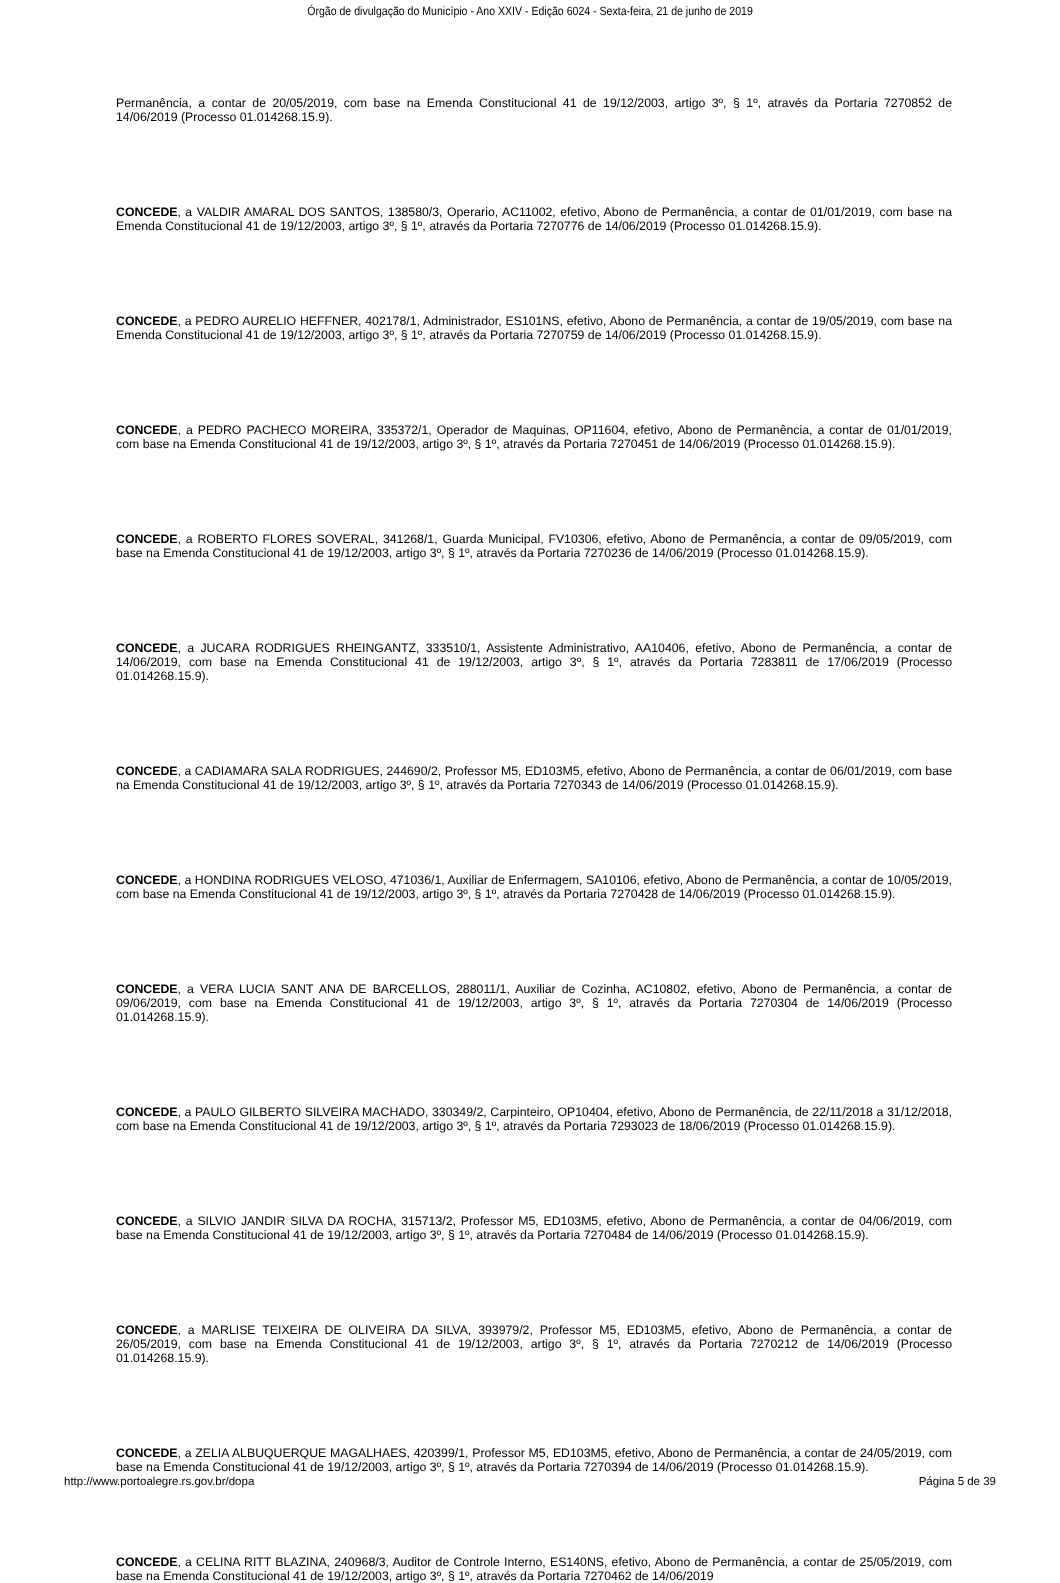Órgão de divulgação do Município - Ano XXIV - Edição 6024 - Sexta-feira, 21 de junho de 2019
Permanência, a contar de 20/05/2019, com base na Emenda Constitucional 41 de 19/12/2003, artigo 3º, § 1º, através da Portaria 7270852 de 14/06/2019 (Processo 01.014268.15.9).
CONCEDE, a VALDIR AMARAL DOS SANTOS, 138580/3, Operario, AC11002, efetivo, Abono de Permanência, a contar de 01/01/2019, com base na Emenda Constitucional 41 de 19/12/2003, artigo 3º, § 1º, através da Portaria 7270776 de 14/06/2019 (Processo 01.014268.15.9).
CONCEDE, a PEDRO AURELIO HEFFNER, 402178/1, Administrador, ES101NS, efetivo, Abono de Permanência, a contar de 19/05/2019, com base na Emenda Constitucional 41 de 19/12/2003, artigo 3º, § 1º, através da Portaria 7270759 de 14/06/2019 (Processo 01.014268.15.9).
CONCEDE, a PEDRO PACHECO MOREIRA, 335372/1, Operador de Maquinas, OP11604, efetivo, Abono de Permanência, a contar de 01/01/2019, com base na Emenda Constitucional 41 de 19/12/2003, artigo 3º, § 1º, através da Portaria 7270451 de 14/06/2019 (Processo 01.014268.15.9).
CONCEDE, a ROBERTO FLORES SOVERAL, 341268/1, Guarda Municipal, FV10306, efetivo, Abono de Permanência, a contar de 09/05/2019, com base na Emenda Constitucional 41 de 19/12/2003, artigo 3º, § 1º, através da Portaria 7270236 de 14/06/2019 (Processo 01.014268.15.9).
CONCEDE, a JUCARA RODRIGUES RHEINGANTZ, 333510/1, Assistente Administrativo, AA10406, efetivo, Abono de Permanência, a contar de 14/06/2019, com base na Emenda Constitucional 41 de 19/12/2003, artigo 3º, § 1º, através da Portaria 7283811 de 17/06/2019 (Processo 01.014268.15.9).
CONCEDE, a CADIAMARA SALA RODRIGUES, 244690/2, Professor M5, ED103M5, efetivo, Abono de Permanência, a contar de 06/01/2019, com base na Emenda Constitucional 41 de 19/12/2003, artigo 3º, § 1º, através da Portaria 7270343 de 14/06/2019 (Processo 01.014268.15.9).
CONCEDE, a HONDINA RODRIGUES VELOSO, 471036/1, Auxiliar de Enfermagem, SA10106, efetivo, Abono de Permanência, a contar de 10/05/2019, com base na Emenda Constitucional 41 de 19/12/2003, artigo 3º, § 1º, através da Portaria 7270428 de 14/06/2019 (Processo 01.014268.15.9).
CONCEDE, a VERA LUCIA SANT ANA DE BARCELLOS, 288011/1, Auxiliar de Cozinha, AC10802, efetivo, Abono de Permanência, a contar de 09/06/2019, com base na Emenda Constitucional 41 de 19/12/2003, artigo 3º, § 1º, através da Portaria 7270304 de 14/06/2019 (Processo 01.014268.15.9).
CONCEDE, a PAULO GILBERTO SILVEIRA MACHADO, 330349/2, Carpinteiro, OP10404, efetivo, Abono de Permanência, de 22/11/2018 a 31/12/2018, com base na Emenda Constitucional 41 de 19/12/2003, artigo 3º, § 1º, através da Portaria 7293023 de 18/06/2019 (Processo 01.014268.15.9).
CONCEDE, a SILVIO JANDIR SILVA DA ROCHA, 315713/2, Professor M5, ED103M5, efetivo, Abono de Permanência, a contar de 04/06/2019, com base na Emenda Constitucional 41 de 19/12/2003, artigo 3º, § 1º, através da Portaria 7270484 de 14/06/2019 (Processo 01.014268.15.9).
CONCEDE, a MARLISE TEIXEIRA DE OLIVEIRA DA SILVA, 393979/2, Professor M5, ED103M5, efetivo, Abono de Permanência, a contar de 26/05/2019, com base na Emenda Constitucional 41 de 19/12/2003, artigo 3º, § 1º, através da Portaria 7270212 de 14/06/2019 (Processo 01.014268.15.9).
CONCEDE, a ZELIA ALBUQUERQUE MAGALHAES, 420399/1, Professor M5, ED103M5, efetivo, Abono de Permanência, a contar de 24/05/2019, com base na Emenda Constitucional 41 de 19/12/2003, artigo 3º, § 1º, através da Portaria 7270394 de 14/06/2019 (Processo 01.014268.15.9).
CONCEDE, a CELINA RITT BLAZINA, 240968/3, Auditor de Controle Interno, ES140NS, efetivo, Abono de Permanência, a contar de 25/05/2019, com base na Emenda Constitucional 41 de 19/12/2003, artigo 3º, § 1º, através da Portaria 7270462 de 14/06/2019
http://www.portoalegre.rs.gov.br/dopa Página 5 de 39